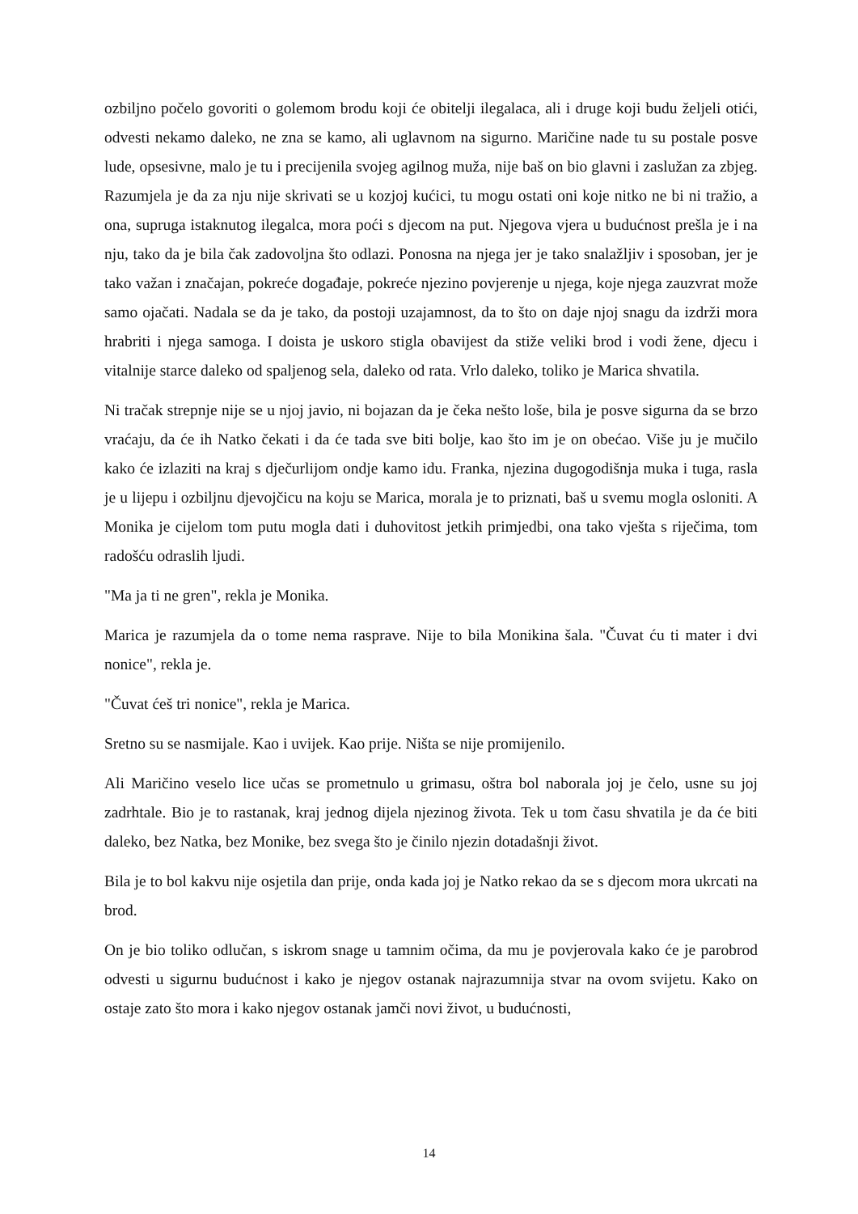ozbiljno počelo govoriti o golemom brodu koji će obitelji ilegalaca, ali i druge koji budu željeli otići, odvesti nekamo daleko, ne zna se kamo, ali uglavnom na sigurno. Maričine nade tu su postale posve lude, opsesivne, malo je tu i precijenila svojeg agilnog muža, nije baš on bio glavni i zaslužan za zbjeg. Razumjela je da za nju nije skrivati se u kozjoj kućici, tu mogu ostati oni koje nitko ne bi ni tražio, a ona, supruga istaknutog ilegalca, mora poći s djecom na put. Njegova vjera u budućnost prešla je i na nju, tako da je bila čak zadovoljna što odlazi. Ponosna na njega jer je tako snalažljiv i sposoban, jer je tako važan i značajan, pokreće događaje, pokreće njezino povjerenje u njega, koje njega zauzvrat može samo ojačati. Nadala se da je tako, da postoji uzajamnost, da to što on daje njoj snagu da izdrži mora hrabriti i njega samoga. I doista je uskoro stigla obavijest da stiže veliki brod i vodi žene, djecu i vitalnije starce daleko od spaljenog sela, daleko od rata. Vrlo daleko, toliko je Marica shvatila.
Ni tračak strepnje nije se u njoj javio, ni bojazan da je čeka nešto loše, bila je posve sigurna da se brzo vraćaju, da će ih Natko čekati i da će tada sve biti bolje, kao što im je on obećao. Više ju je mučilo kako će izlaziti na kraj s dječurlijom ondje kamo idu. Franka, njezina dugogodišnja muka i tuga, rasla je u lijepu i ozbiljnu djevojčicu na koju se Marica, morala je to priznati, baš u svemu mogla osloniti. A Monika je cijelom tom putu mogla dati i duhovitost jetkih primjedbi, ona tako vješta s riječima, tom radošću odraslih ljudi.
"Ma ja ti ne gren", rekla je Monika.
Marica je razumjela da o tome nema rasprave. Nije to bila Monikina šala. "Čuvat ću ti mater i dvi nonice", rekla je.
"Čuvat ćeš tri nonice", rekla je Marica.
Sretno su se nasmijale. Kao i uvijek. Kao prije. Ništa se nije promijenilo.
Ali Maričino veselo lice učas se prometnulo u grimasu, oštra bol naborala joj je čelo, usne su joj zadrhtale. Bio je to rastanak, kraj jednog dijela njezinog života. Tek u tom času shvatila je da će biti daleko, bez Natka, bez Monike, bez svega što je činilo njezin dotadašnji život.
Bila je to bol kakvu nije osjetila dan prije, onda kada joj je Natko rekao da se s djecom mora ukrcati na brod.
On je bio toliko odlučan, s iskrom snage u tamnim očima, da mu je povjerovala kako će je parobrod odvesti u sigurnu budućnost i kako je njegov ostanak najrazumnija stvar na ovom svijetu. Kako on ostaje zato što mora i kako njegov ostanak jamči novi život, u budućnosti,
14